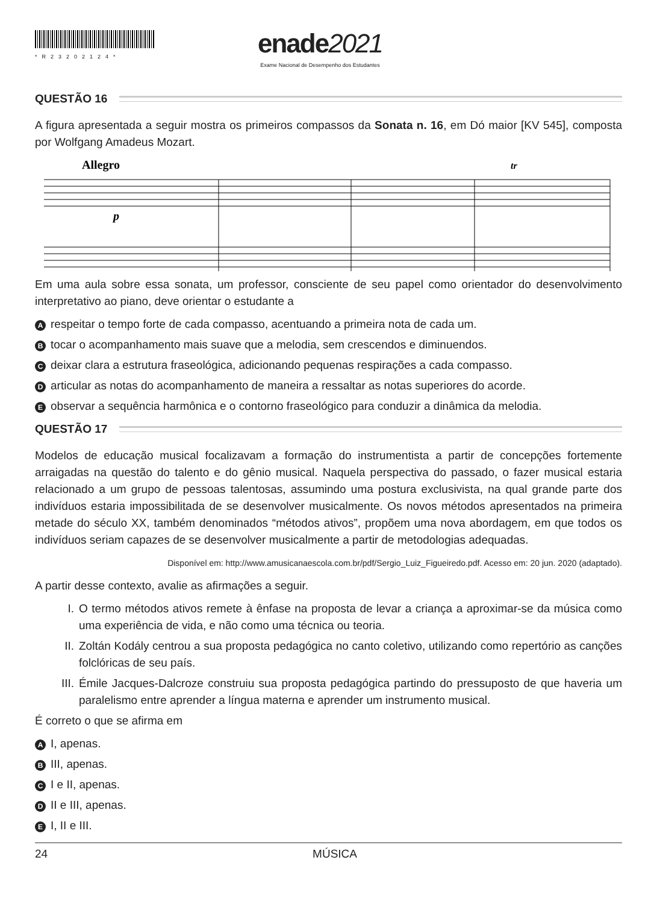*R23202124*
enade2021
Exame Nacional de Desempenho dos Estudantes
QUESTÃO 16
A figura apresentada a seguir mostra os primeiros compassos da Sonata n. 16, em Dó maior [KV 545], composta por Wolfgang Amadeus Mozart.
Allegro
p
tr
Em uma aula sobre essa sonata, um professor, consciente de seu papel como orientador do desenvolvimento interpretativo ao piano, deve orientar o estudante a
Arespeitar o tempo forte de cada compasso, acentuando a primeira nota de cada um.
Btocar o acompanhamento mais suave que a melodia, sem crescendos e diminuendos.
Cdeixar clara a estrutura fraseológica, adicionando pequenas respirações a cada compasso.
Darticular as notas do acompanhamento de maneira a ressaltar as notas superiores do acorde.
Eobservar a sequência harmônica e o contorno fraseológico para conduzir a dinâmica da melodia.
QUESTÃO 17
Modelos de educação musical focalizavam a formação do instrumentista a partir de concepções fortemente arraigadas na questão do talento e do gênio musical. Naquela perspectiva do passado, o fazer musical estaria relacionado a um grupo de pessoas talentosas, assumindo uma postura exclusivista, na qual grande parte dos indivíduos estaria impossibilitada de se desenvolver musicalmente. Os novos métodos apresentados na primeira metade do século XX, também denominados “métodos ativos”, propõem uma nova abordagem, em que todos os indivíduos seriam capazes de se desenvolver musicalmente a partir de metodologias adequadas.
Disponível em: http://www.amusicanaescola.com.br/pdf/Sergio_Luiz_Figueiredo.pdf. Acesso em: 20 jun. 2020 (adaptado).
A partir desse contexto, avalie as afirmações a seguir.
I. O termo métodos ativos remete à ênfase na proposta de levar a criança a aproximar-se da música como uma experiência de vida, e não como uma técnica ou teoria.
II. Zoltán Kodály centrou a sua proposta pedagógica no canto coletivo, utilizando como repertório as canções folclóricas de seu país.
III. Émile Jacques-Dalcroze construiu sua proposta pedagógica partindo do pressuposto de que haveria um paralelismo entre aprender a língua materna e aprender um instrumento musical.
É correto o que se afirma em
A I, apenas.
B III, apenas.
C I e II, apenas.
D II e III, apenas.
E I, II e III.
24 MÚSICA